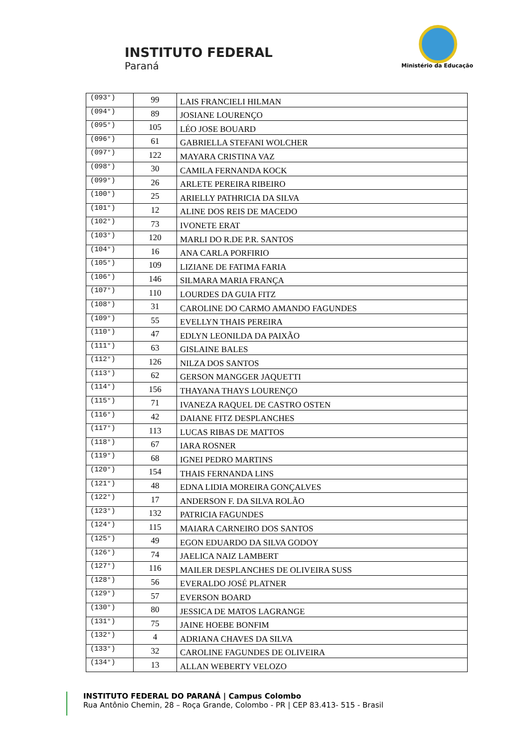INSTITUTO FEDERAL
Paraná Ministério da Educação
| (093°) | 99 | LAIS FRANCIELI HILMAN |
| (094°) | 89 | JOSIANE LOURENÇO |
| (095°) | 105 | LÉO JOSE BOUARD |
| (096°) | 61 | GABRIELLA STEFANI WOLCHER |
| (097°) | 122 | MAYARA CRISTINA VAZ |
| (098°) | 30 | CAMILA FERNANDA KOCK |
| (099°) | 26 | ARLETE PEREIRA RIBEIRO |
| (100°) | 25 | ARIELLY PATHRICIA DA SILVA |
| (101°) | 12 | ALINE DOS REIS DE MACEDO |
| (102°) | 73 | IVONETE ERAT |
| (103°) | 120 | MARLI DO R.DE P.R. SANTOS |
| (104°) | 16 | ANA CARLA PORFIRIO |
| (105°) | 109 | LIZIANE DE FATIMA FARIA |
| (106°) | 146 | SILMARA MARIA FRANÇA |
| (107°) | 110 | LOURDES DA GUIA FITZ |
| (108°) | 31 | CAROLINE DO CARMO AMANDO FAGUNDES |
| (109°) | 55 | EVELLYN THAIS PEREIRA |
| (110°) | 47 | EDLYN LEONILDA DA PAIXÃO |
| (111°) | 63 | GISLAINE BALES |
| (112°) | 126 | NILZA DOS SANTOS |
| (113°) | 62 | GERSON MANGGER JAQUETTI |
| (114°) | 156 | THAYANA THAYS LOURENÇO |
| (115°) | 71 | IVANEZA RAQUEL DE CASTRO OSTEN |
| (116°) | 42 | DAIANE FITZ DESPLANCHES |
| (117°) | 113 | LUCAS RIBAS DE MATTOS |
| (118°) | 67 | IARA ROSNER |
| (119°) | 68 | IGNEI PEDRO MARTINS |
| (120°) | 154 | THAIS FERNANDA LINS |
| (121°) | 48 | EDNA LIDIA MOREIRA GONÇALVES |
| (122°) | 17 | ANDERSON F. DA SILVA ROLÃO |
| (123°) | 132 | PATRICIA FAGUNDES |
| (124°) | 115 | MAIARA CARNEIRO DOS SANTOS |
| (125°) | 49 | EGON EDUARDO DA SILVA GODOY |
| (126°) | 74 | JAELICA NAIZ LAMBERT |
| (127°) | 116 | MAILER DESPLANCHES DE OLIVEIRA SUSS |
| (128°) | 56 | EVERALDO JOSÉ PLATNER |
| (129°) | 57 | EVERSON BOARD |
| (130°) | 80 | JESSICA DE MATOS LAGRANGE |
| (131°) | 75 | JAINE HOEBE BONFIM |
| (132°) | 4 | ADRIANA CHAVES DA SILVA |
| (133°) | 32 | CAROLINE FAGUNDES DE OLIVEIRA |
| (134°) | 13 | ALLAN WEBERTY VELOZO |
INSTITUTO FEDERAL DO PARANÁ | Campus Colombo
Rua Antônio Chemin, 28 – Roça Grande, Colombo - PR | CEP 83.413- 515 - Brasil